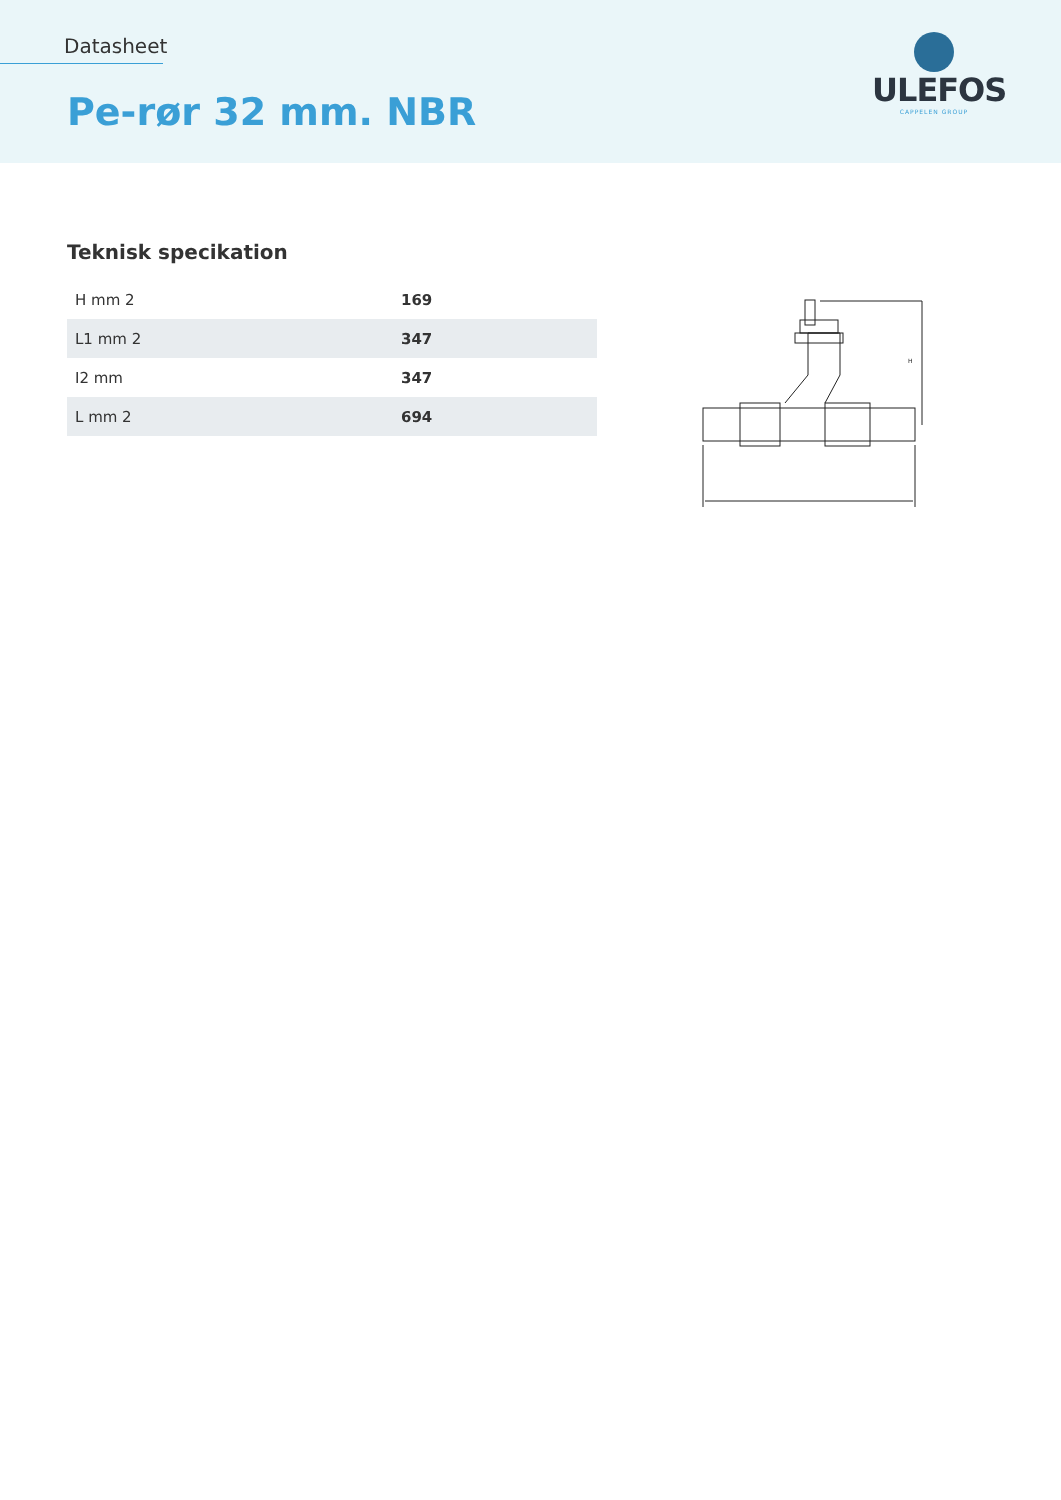Datasheet
Pe-rør 32 mm. NBR
ULEFOS
CAPPELEN GROUP
Teknisk specikation
| H mm 2 | 169 |
| L1 mm 2 | 347 |
| I2 mm | 347 |
| L mm 2 | 694 |
H